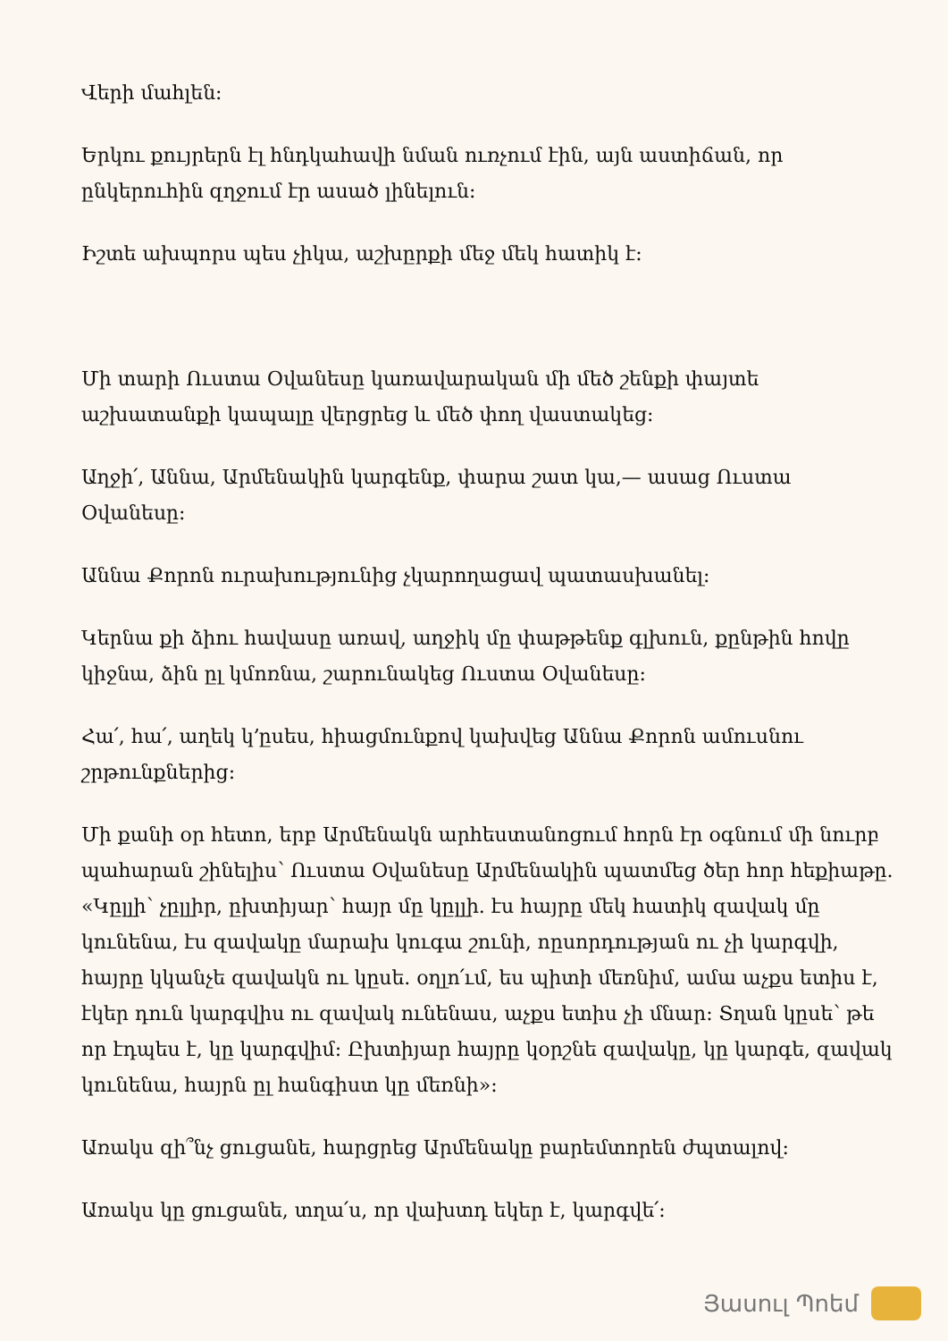Վերի մահլեն:
Երկու քույրերն էլ հնդկահավի նման ուռչում էին, այն աստիճան, որ ընկերուհին զղջում էր ասած լինելուն:
Իշտե ախպորս պես չիկա, աշխըրքի մեջ մեկ հատիկ է:
Մի տարի Ուստա Օվանեսը կառավարական մի մեծ շենքի փայտե աշխատանքի կապալը վերցրեց և մեծ փող վաստակեց:
Աղջի՛, Աննա, Արմենակին կարգենք, փարա շատ կա,— ասաց Ուստա Օվանեսը:
Աննա Քորոն ուրախությունից չկարողացավ պատասխանել:
Կերնա քի ձիու հավասը առավ, աղջիկ մը փաթթենք գլխուն, քընթին հովը կիջնա, ձին ըլ կմոռնա, շարունակեց Ուստա Օվանեսը:
Հա՛, հա՛, աղեկ կ՚ըսես, հիացմունքով կախվեց Աննա Քորոն ամուսնու շրթունքներից:
Մի քանի օր հետո, երբ Արմենակն արհեստանոցում հորն էր օգնում մի նուրբ պահարան շինելիս՝ Ուստա Օվանեսը Արմենակին պատմեց ծեր հոր հեքիաթը. «Կըլլի՝ չըլլիր, ըխտիյար՝ հայր մը կըլլի. էս հայրը մեկ հատիկ զավակ մը կունենա, էս զավակը մարախ կուգա շունի, ոըսորդության ու չի կարգվի, հայրը կկանչե զավակն ու կըսե. օղլո՛ւմ, ես պիտի մեռնիմ, ամա աչքս ետիս է, էկեր դուն կարգվիս ու զավակ ունենաս, աչքս ետիս չի մնար: Տղան կըսե՝ թե որ էդպես է, կը կարգվիմ: Ըխտիյար հայրը կօրշնե զավակը, կը կարգե, զավակ կունենա, հայրն ըլ հանգիստ կը մեռնի»:
Առակս զի՞նչ ցուցանե, հարցրեց Արմենակը բարեմտորեն ժպտալով:
Առակս կը ցուցանե, տղա՛ս, որ վախտդ եկեր է, կարգվե՛:
Յասուլ Պոեմ